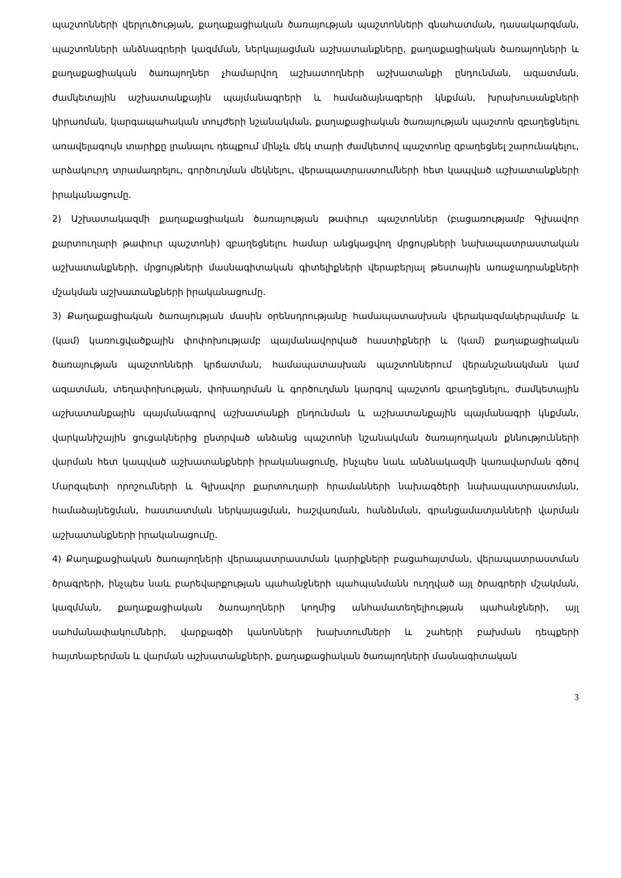պաշտոնների վերլուծության, քաղաքացիական ծառայության պաշտոնների գնահատման, դասակարգման, պաշտոնների անձնագրերի կազմման, ներկայացման աշխատանքները, քաղաքացիական ծառայողների և քաղաքացիական ծառայողներ չհամարվող աշխատողների աշխատանքի ընդունման, ազատման, ժամկետային աշխատանքային պայմանագրերի և համաձայնագրերի կնքման, խրախուսանքների կիրառման, կարգապահական տույժերի նշանակման, քաղաքացիական ծառայության պաշտոն զբաղեցնելու առավելագույն տարիքը լրանալու դեպքում մինչև մեկ տարի ժամկետով պաշտոնը զբաղեցնել շարունակելու, արձակուրդ տրամադրելու, գործուղման մեկնելու, վերապատրաստումների հետ կապված աշխատանքների իրականացումը.
2) Աշխատակազմի քաղաքացիական ծառայության թափուր պաշտոններ (բացառությամբ Գլխավոր քարտուղարի թափուր պաշտոնի) զբաղեցնելու համար անցկացվող մրցույթների նախապատրաստական աշխատանքների, մրցույթների մասնագիտական գիտելիքների վերաբերյալ թեստային առաջադրանքների մշակման աշխատանքների իրականացումը.
3) Քաղաքացիական ծառայության մասին օրենսդրությանը համապատասխան վերակազմակերպմամբ և (կամ) կառուցվածքային փոփոխությամբ պայմանավորված հաստիքների և (կամ) քաղաքացիական ծառայության պաշտոնների կրճատման, համապատասխան պաշտոններում վերանշանակման կամ ազատման, տեղափոխության, փոխադրման և գործուղման կարգով պաշտոն զբաղեցնելու, ժամկետային աշխատանքային պայմանագրով աշխատանքի ընդունման և աշխատանքային պայմանագրի կնքման, վարկանիշային ցուցակներից ընտրված անձանց պաշտոնի նշանակման ծառայողական քննությունների վարման հետ կապված աշխատանքների իրականացումը, ինչպես նաև անձնակազմի կառավարման գծով Մարզպետի որոշումների և Գլխավոր քարտուղարի հրամանների նախագծերի նախապատրաստման, համաձայնեցման, հաստատման ներկայացման, հաշվառման, հանձնման, գրանցամատյանների վարման աշխատանքների իրականացումը.
4) Քաղաքացիական ծառայողների վերապատրաստման կարիքների բացահայտման, վերապատրաստման ծրագրերի, ինչպես նաև բարեվարքության պահանջների պահպանմանն ուղղված այլ ծրագրերի մշակման, կազմման, քաղաքացիական ծառայողների կողմից անհամատեղելիության պահանջների, այլ սահմանափակումների, վարքագծի կանոնների խախտումների և շահերի բախման դեպքերի հայտնաբերման և վարման աշխատանքների, քաղաքացիական ծառայողների մասնագիտական
3